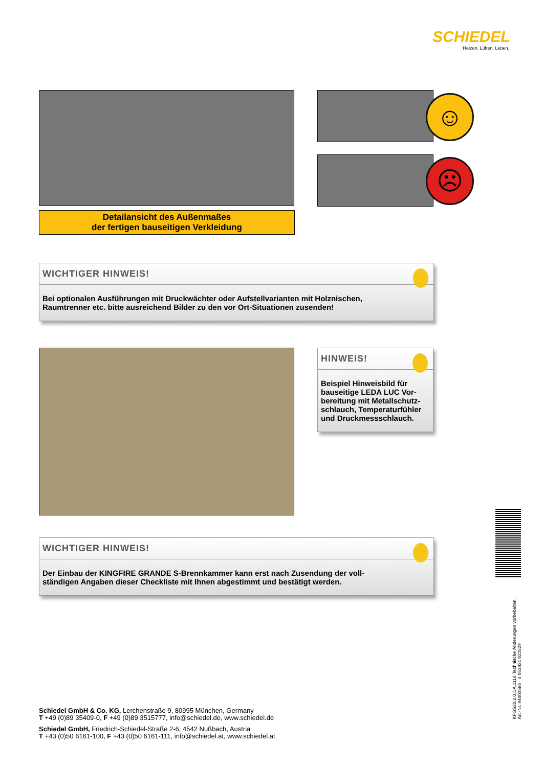SCHIEDEL
Heizen. Lüften. Leben.
Detailansicht des Außenmaßes
der fertigen bauseitigen Verkleidung
☺
☹
WICHTIGER HINWEIS!
Bei optionalen Ausführungen mit Druckwächter oder Aufstellvarianten mit Holznischen,
Raumtrenner etc. bitte ausreichend Bilder zu den vor Ort-Situationen zusenden!
HINWEIS!
Beispiel Hinweisbild für bauseitige LEDA LUC Vor-bereitung mit Metallschutz-schlauch, Temperaturfühler und Druckmessschlauch.
WICHTIGER HINWEIS!
Der Einbau der KINGFIRE GRANDE S-Brennkammer kann erst nach Zusendung der voll-
ständigen Angaben dieser Checkliste mit Ihnen abgestimmt und bestätigt werden.
KFGS20.2.0.DA.1118 Technische Änderungen vorbehalten.
Art.-Nr. 94003566 4 051921 822529
Schiedel GmbH & Co. KG, Lerchenstraße 9, 80995 München, Germany
T +49 (0)89 35409-0, F +49 (0)89 3515777, info@schiedel.de, www.schiedel.de
Schiedel GmbH, Friedrich-Schiedel-Straße 2-6, 4542 Nußbach, Austria
T +43 (0)50 6161-100, F +43 (0)50 6161-111, info@schiedel.at, www.schiedel.at